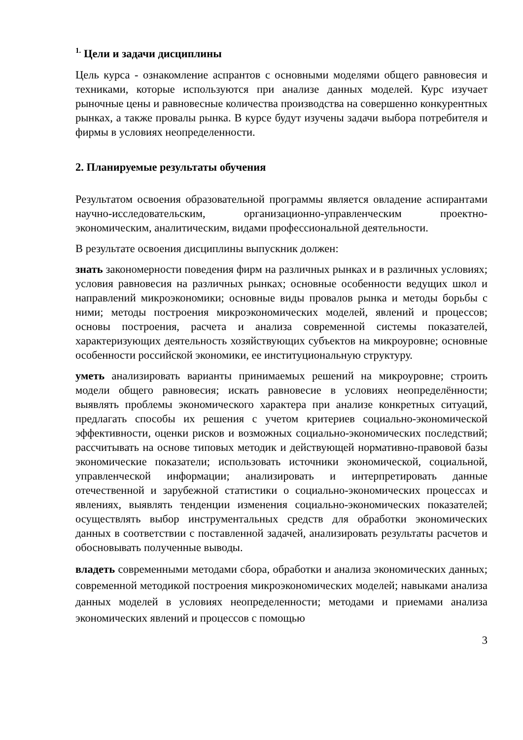<sup>1.</sup> Цели и задачи дисциплины
Цель курса - ознакомление аспрантов с основными моделями общего равновесия и техниками, которые используются при анализе данных моделей. Курс изучает рыночные цены и равновесные количества производства на совершенно конкурентных рынках, а также провалы рынка. В курсе будут изучены задачи выбора потребителя и фирмы в условиях неопределенности.
2. Планируемые результаты обучения
Результатом освоения образовательной программы является овладение аспирантами научно-исследовательским, организационно-управленческим проектно-экономическим, аналитическим, видами профессиональной деятельности.
В результате освоения дисциплины выпускник должен:
знать закономерности поведения фирм на различных рынках и в различных условиях; условия равновесия на различных рынках; основные особенности ведущих школ и направлений микроэкономики; основные виды провалов рынка и методы борьбы с ними; методы построения микроэкономических моделей, явлений и процессов; основы построения, расчета и анализа современной системы показателей, характеризующих деятельность хозяйствующих субъектов на микроуровне; основные особенности российской экономики, ее институциональную структуру.
уметь анализировать варианты принимаемых решений на микроуровне; строить модели общего равновесия; искать равновесие в условиях неопределённости; выявлять проблемы экономического характера при анализе конкретных ситуаций, предлагать способы их решения с учетом критериев социально-экономической эффективности, оценки рисков и возможных социально-экономических последствий; рассчитывать на основе типовых методик и действующей нормативно-правовой базы экономические показатели; использовать источники экономической, социальной, управленческой информации; анализировать и интерпретировать данные отечественной и зарубежной статистики о социально-экономических процессах и явлениях, выявлять тенденции изменения социально-экономических показателей; осуществлять выбор инструментальных средств для обработки экономических данных в соответствии с поставленной задачей, анализировать результаты расчетов и обосновывать полученные выводы.
владеть современными методами сбора, обработки и анализа экономических данных; современной методикой построения микроэкономических моделей; навыками анализа данных моделей в условиях неопределенности; методами и приемами анализа экономических явлений и процессов с помощью
3